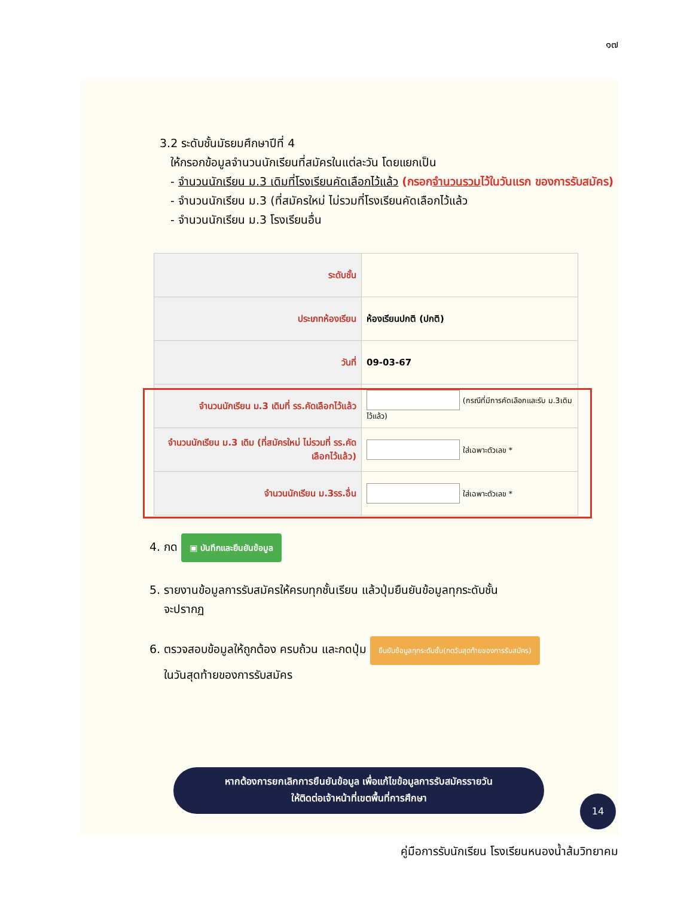๑๗
3.2 ระดับชั้นมัธยมศึกษาปีที่ 4
ให้กรอกข้อมูลจำนวนนักเรียนที่สมัครในแต่ละวัน โดยแยกเป็น
- จำนวนนักเรียน ม.3 เดิมที่โรงเรียนคัดเลือกไว้แล้ว (กรอกจำนวนรวมไว้ในวันแรก ของการรับสมัคร)
- จำนวนนักเรียน ม.3 (ที่สมัครใหม่ ไม่รวมที่โรงเรียนคัดเลือกไว้แล้ว
- จำนวนนักเรียน ม.3 โรงเรียนอื่น
| ระดับชั้น | |
| ประเภทห้องเรียน | ห้องเรียนปกติ (ปกติ) |
| วันที่ | 09-03-67 |
| จำนวนนักเรียน ม.3 เดิมที่ รร.คัดเลือกไว้แล้ว | (กรณีที่มีการคัดเลือกและรับ ม.3เดิม ไว้แล้ว) |
| จำนวนนักเรียน ม.3 เดิม (ที่สมัครใหม่ ไม่รวมที่ รร.คัดเลือกไว้แล้ว) | ใส่เฉพาะตัวเลข * |
| จำนวนนักเรียน ม.3รร.อื่น | ใส่เฉพาะตัวเลข * |
4. กด ▣ บันทึกและยืนยันข้อมูล
5. รายงานข้อมูลการรับสมัครให้ครบทุกชั้นเรียน แล้วปุ่มยืนยันข้อมูลทุกระดับชั้น
จะปรากฏ
6. ตรวจสอบข้อมูลให้ถูกต้อง ครบถ้วน และกดปุ่ม ยืนยันข้อมูลทุกระดับชั้น(กดวันสุดท้ายของการรับสมัคร)
ในวันสุดท้ายของการรับสมัคร
หากต้องการยกเลิกการยืนยันข้อมูล เพื่อแก้ไขข้อมูลการรับสมัครรายวัน
ให้ติดต่อเจ้าหน้าที่เขตพื้นที่การศึกษา
14
คู่มือการรับนักเรียน โรงเรียนหนองน้ำส้มวิทยาคม